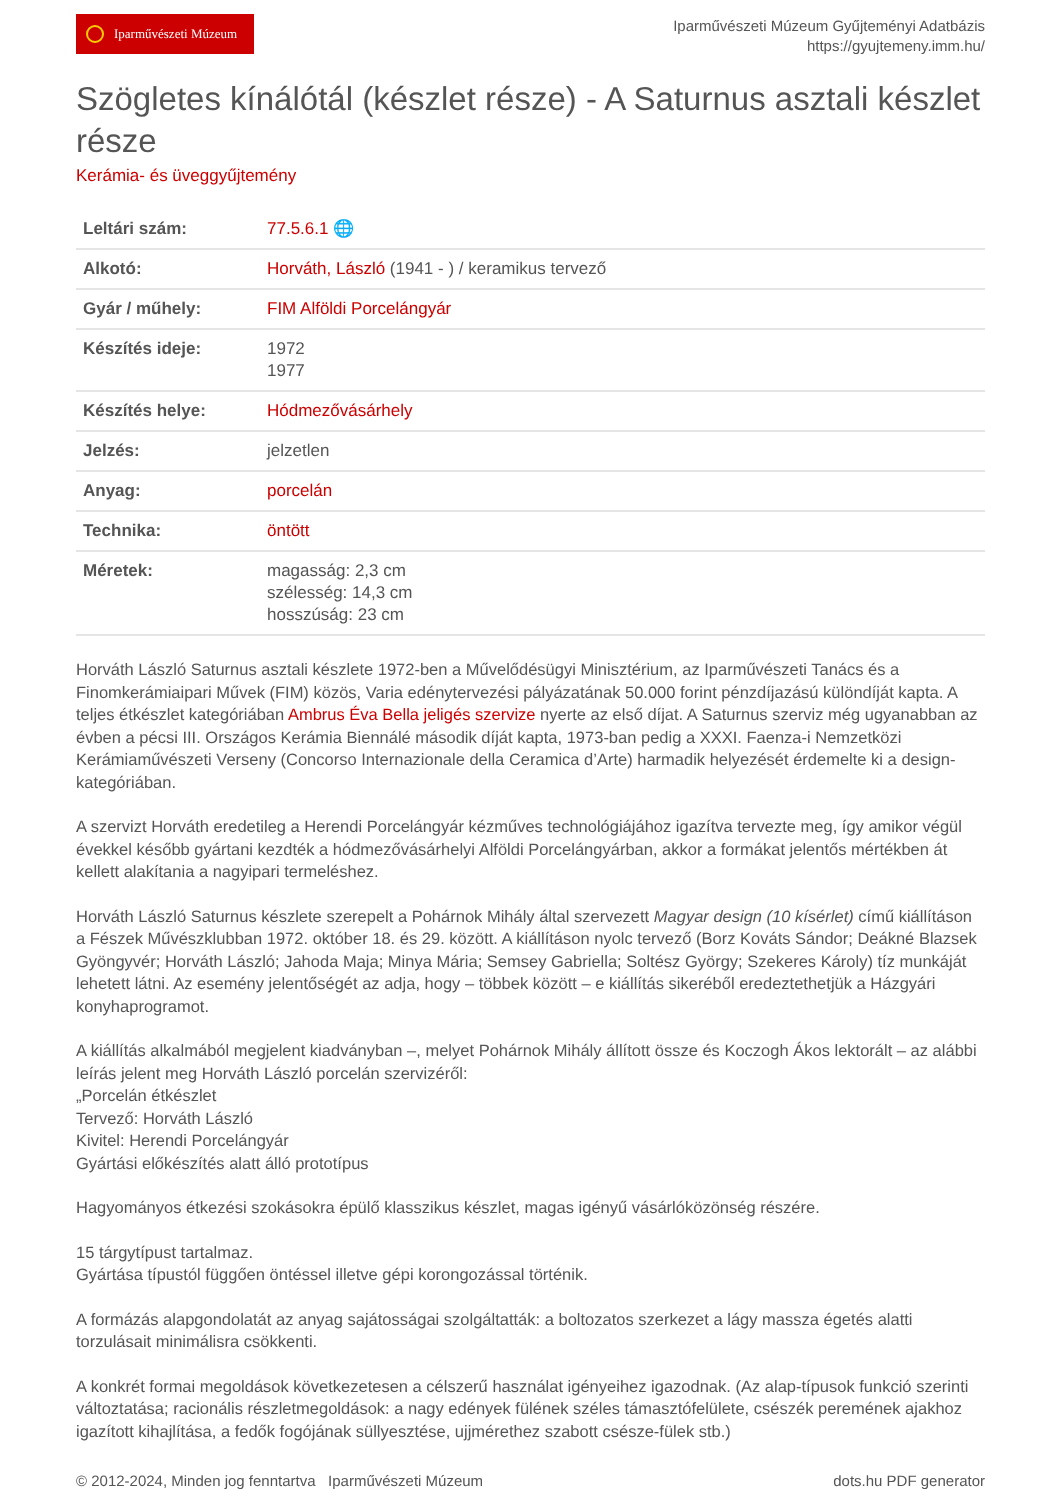Iparművészeti Múzeum
Iparművészeti Múzeum Gyűjteményi Adatbázis
https://gyujtemeny.imm.hu/
Szögletes kínálótál (készlet része) - A Saturnus asztali készlet része
Kerámia- és üveggyűjtemény
| Leltári szám: | 77.5.6.1 🌐 |
| Alkotó: | Horváth, László (1941 - ) / keramikus tervező |
| Gyár / műhely: | FIM Alföldi Porcelángyár |
| Készítés ideje: | 1972 1977 |
| Készítés helye: | Hódmezővásárhely |
| Jelzés: | jelzetlen |
| Anyag: | porcelán |
| Technika: | öntött |
| Méretek: | magasság: 2,3 cm szélesség: 14,3 cm hosszúság: 23 cm |
Horváth László Saturnus asztali készlete 1972-ben a Művelődésügyi Minisztérium, az Iparművészeti Tanács és a Finomkerámiaipari Művek (FIM) közös, Varia edénytervezési pályázatának 50.000 forint pénzdíjazású különdíját kapta. A teljes étkészlet kategóriában Ambrus Éva Bella jeligés szervize nyerte az első díjat. A Saturnus szerviz még ugyanabban az évben a pécsi III. Országos Kerámia Biennálé második díját kapta, 1973-ban pedig a XXXI. Faenza-i Nemzetközi Kerámiaművészeti Verseny (Concorso Internazionale della Ceramica d’Arte) harmadik helyezését érdemelte ki a design-kategóriában.
A szervizt Horváth eredetileg a Herendi Porcelángyár kézműves technológiájához igazítva tervezte meg, így amikor végül évekkel később gyártani kezdték a hódmezővásárhelyi Alföldi Porcelángyárban, akkor a formákat jelentős mértékben át kellett alakítania a nagyipari termeléshez.
Horváth László Saturnus készlete szerepelt a Pohárnok Mihály által szervezett Magyar design (10 kísérlet) című kiállításon a Fészek Művészklubban 1972. október 18. és 29. között. A kiállításon nyolc tervező (Borz Kováts Sándor; Deákné Blazsek Gyöngyvér; Horváth László; Jahoda Maja; Minya Mária; Semsey Gabriella; Soltész György; Szekeres Károly) tíz munkáját lehetett látni. Az esemény jelentőségét az adja, hogy – többek között – e kiállítás sikeréből eredeztethetjük a Házgyári konyhaprogramot.
A kiállítás alkalmából megjelent kiadványban –, melyet Pohárnok Mihály állított össze és Koczogh Ákos lektorált – az alábbi leírás jelent meg Horváth László porcelán szervizéről:
„Porcelán étkészlet
Tervező: Horváth László
Kivitel: Herendi Porcelángyár
Gyártási előkészítés alatt álló prototípus
Hagyományos étkezési szokásokra épülő klasszikus készlet, magas igényű vásárlóközönség részére.
15 tárgytípust tartalmaz.
Gyártása típustól függően öntéssel illetve gépi korongozással történik.
A formázás alapgondolatát az anyag sajátosságai szolgáltatták: a boltozatos szerkezet a lágy massza égetés alatti torzulásait minimálisra csökkenti.
A konkrét formai megoldások következetesen a célszerű használat igényeihez igazodnak. (Az alap-típusok funkció szerinti változtatása; racionális részletmegoldások: a nagy edények fülének széles támasztófelülete, csészék peremének ajakhoz igazított kihajlítása, a fedők fogójának süllyesztése, ujjmérethez szabott csésze-fülek stb.)
© 2012-2024, Minden jog fenntartva Iparművészeti Múzeum dots.hu PDF generator